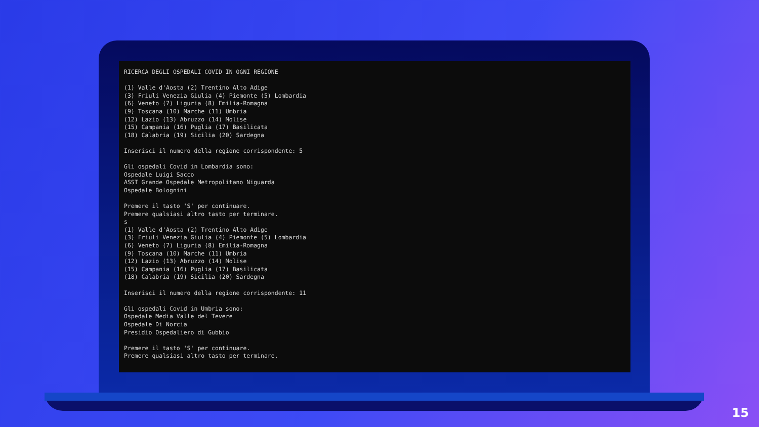RICERCA DEGLI OSPEDALI COVID IN OGNI REGIONE (1) Valle d'Aosta (2) Trentino Alto Adige (3) Friuli Venezia Giulia (4) Piemonte (5) Lombardia (6) Veneto (7) Liguria (8) Emilia-Romagna (9) Toscana (10) Marche (11) Umbria (12) Lazio (13) Abruzzo (14) Molise (15) Campania (16) Puglia (17) Basilicata (18) Calabria (19) Sicilia (20) Sardegna Inserisci il numero della regione corrispondente: 5 Gli ospedali Covid in Lombardia sono: Ospedale Luigi Sacco ASST Grande Ospedale Metropolitano Niguarda Ospedale Bolognini Premere il tasto 'S' per continuare. Premere qualsiasi altro tasto per terminare. s (1) Valle d'Aosta (2) Trentino Alto Adige (3) Friuli Venezia Giulia (4) Piemonte (5) Lombardia (6) Veneto (7) Liguria (8) Emilia-Romagna (9) Toscana (10) Marche (11) Umbria (12) Lazio (13) Abruzzo (14) Molise (15) Campania (16) Puglia (17) Basilicata (18) Calabria (19) Sicilia (20) Sardegna Inserisci il numero della regione corrispondente: 11 Gli ospedali Covid in Umbria sono: Ospedale Media Valle del Tevere Ospedale Di Norcia Presidio Ospedaliero di Gubbio Premere il tasto 'S' per continuare. Premere qualsiasi altro tasto per terminare.
15